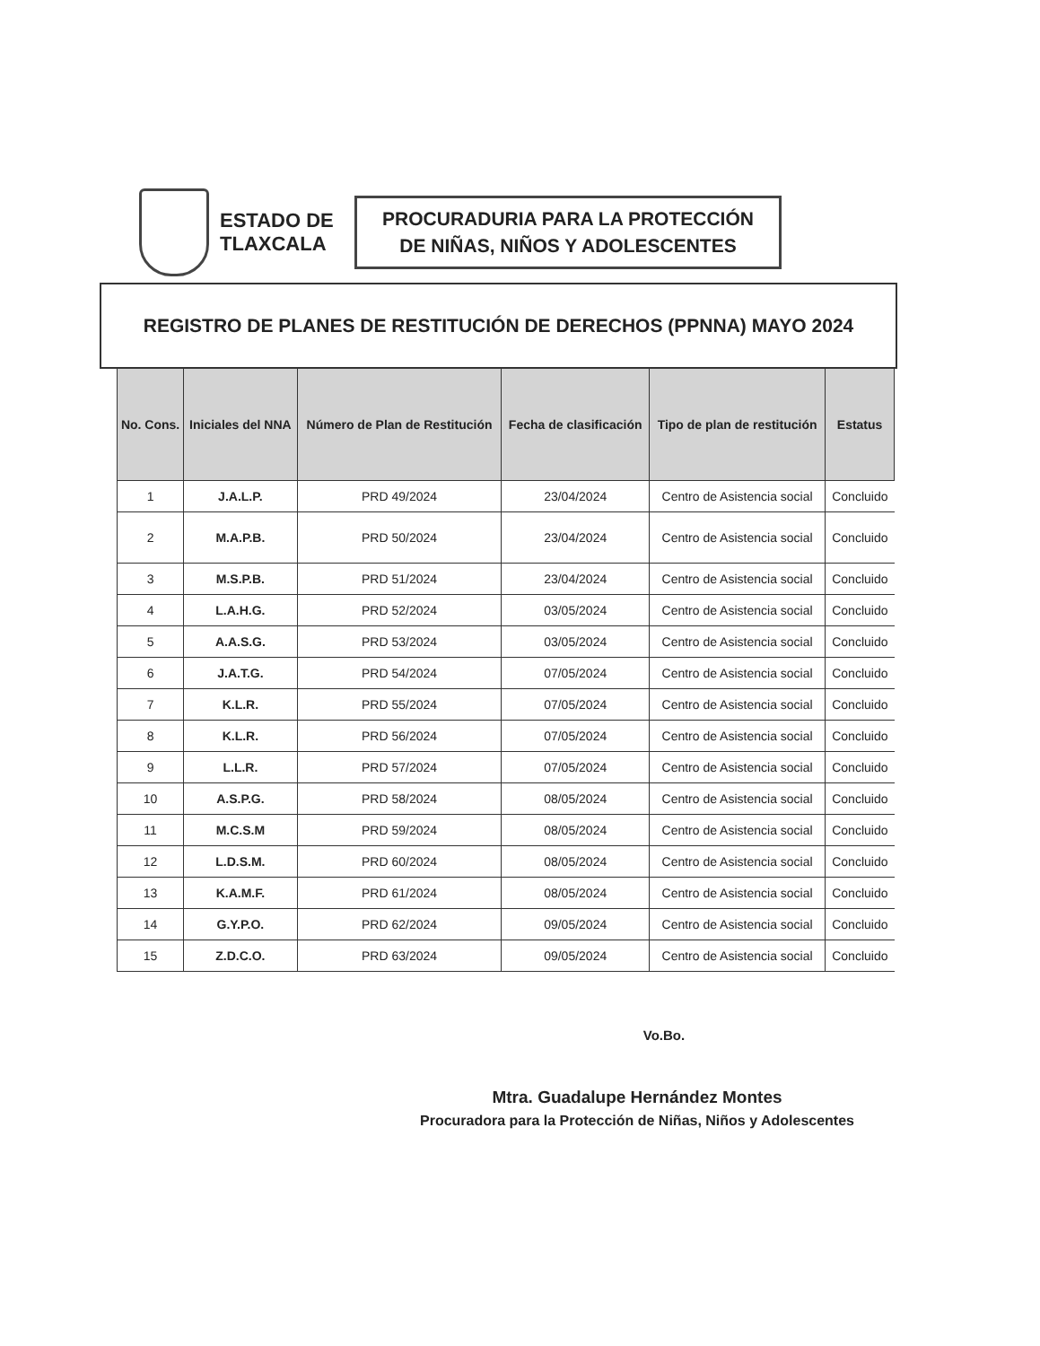ESTADO DE TLAXCALA
PROCURADURIA PARA LA PROTECCIÓN DE NIÑAS, NIÑOS Y ADOLESCENTES
REGISTRO DE PLANES DE RESTITUCIÓN DE DERECHOS (PPNNA) MAYO 2024
| No. Cons. | Iniciales del NNA | Número de Plan de Restitución | Fecha de clasificación | Tipo de plan de restitución | Estatus |
| --- | --- | --- | --- | --- | --- |
| 1 | J.A.L.P. | PRD 49/2024 | 23/04/2024 | Centro de Asistencia social | Concluido |
| 2 | M.A.P.B. | PRD 50/2024 | 23/04/2024 | Centro de Asistencia social | Concluido |
| 3 | M.S.P.B. | PRD 51/2024 | 23/04/2024 | Centro de Asistencia social | Concluido |
| 4 | L.A.H.G. | PRD 52/2024 | 03/05/2024 | Centro de Asistencia social | Concluido |
| 5 | A.A.S.G. | PRD 53/2024 | 03/05/2024 | Centro de Asistencia social | Concluido |
| 6 | J.A.T.G. | PRD 54/2024 | 07/05/2024 | Centro de Asistencia social | Concluido |
| 7 | K.L.R. | PRD 55/2024 | 07/05/2024 | Centro de Asistencia social | Concluido |
| 8 | K.L.R. | PRD 56/2024 | 07/05/2024 | Centro de Asistencia social | Concluido |
| 9 | L.L.R. | PRD 57/2024 | 07/05/2024 | Centro de Asistencia social | Concluido |
| 10 | A.S.P.G. | PRD 58/2024 | 08/05/2024 | Centro de Asistencia social | Concluido |
| 11 | M.C.S.M | PRD 59/2024 | 08/05/2024 | Centro de Asistencia social | Concluido |
| 12 | L.D.S.M. | PRD 60/2024 | 08/05/2024 | Centro de Asistencia social | Concluido |
| 13 | K.A.M.F. | PRD 61/2024 | 08/05/2024 | Centro de Asistencia social | Concluido |
| 14 | G.Y.P.O. | PRD 62/2024 | 09/05/2024 | Centro de Asistencia social | Concluido |
| 15 | Z.D.C.O. | PRD 63/2024 | 09/05/2024 | Centro de Asistencia social | Concluido |
Vo.Bo.
Mtra. Guadalupe Hernández Montes
Procuradora para la Protección de Niñas, Niños y Adolescentes